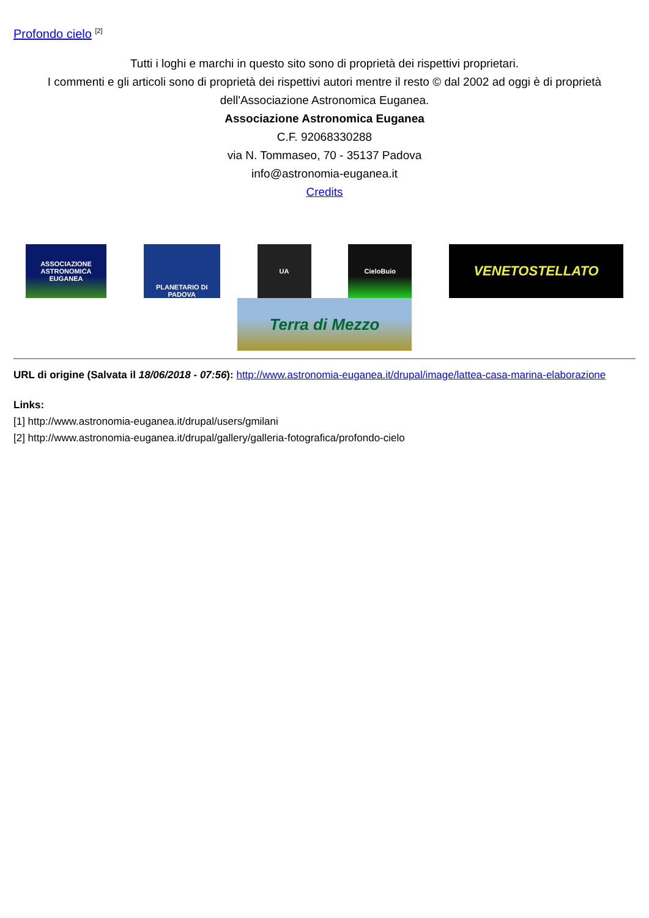Profondo cielo <sup>[2]</sup>
Tutti i loghi e marchi in questo sito sono di proprietà dei rispettivi proprietari.
I commenti e gli articoli sono di proprietà dei rispettivi autori mentre il resto © dal 2002 ad oggi è di proprietà dell'Associazione Astronomica Euganea.
Associazione Astronomica Euganea
C.F. 92068330288
via N. Tommaseo, 70 - 35137 Padova
info@astronomia-euganea.it
Credits
ASSOCIAZIONE
ASTRONOMICA
EUGANEA
PLANETARIO DI PADOVA
UA
CieloBuio
VENETOSTELLATO
Terra di Mezzo
URL di origine (Salvata il 18/06/2018 - 07:56): http://www.astronomia-euganea.it/drupal/image/lattea-casa-marina-elaborazione
Links:
[1] http://www.astronomia-euganea.it/drupal/users/gmilani
[2] http://www.astronomia-euganea.it/drupal/gallery/galleria-fotografica/profondo-cielo